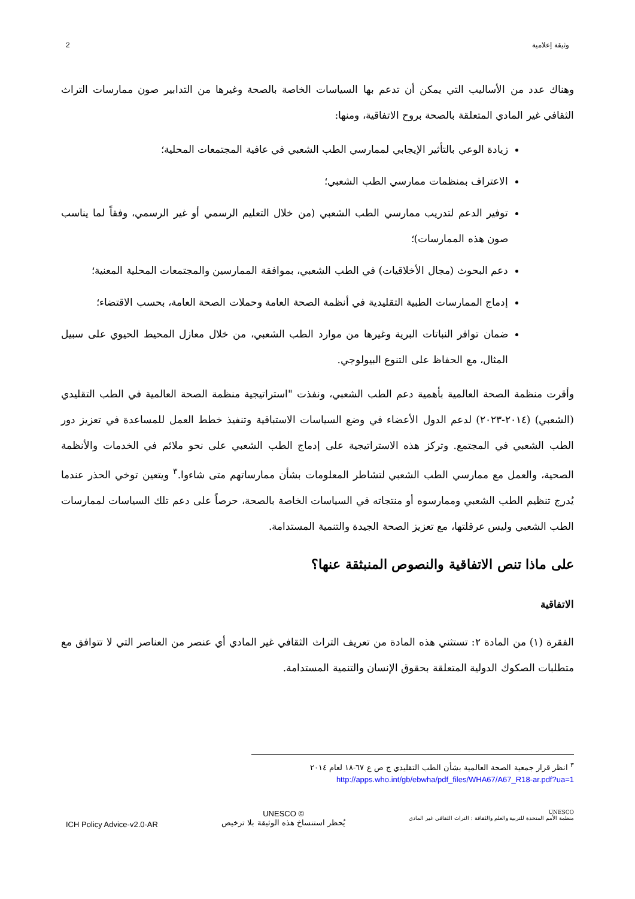2 وثيقة إعلامية
وهناك عدد من الأساليب التي يمكن أن تدعم بها السياسات الخاصة بالصحة وغيرها من التدابير صون ممارسات التراث الثقافي غير المادي المتعلقة بالصحة بروح الاتفاقية، ومنها:
زيادة الوعي بالتأثير الإيجابي لممارسي الطب الشعبي في عافية المجتمعات المحلية؛
الاعتراف بمنظمات ممارسي الطب الشعبي؛
توفير الدعم لتدريب ممارسي الطب الشعبي (من خلال التعليم الرسمي أو غير الرسمي، وفقاً لما يناسب صون هذه الممارسات)؛
دعم البحوث (مجال الأخلاقيات) في الطب الشعبي، بموافقة الممارسين والمجتمعات المحلية المعنية؛
إدماج الممارسات الطبية التقليدية في أنظمة الصحة العامة وحملات الصحة العامة، بحسب الاقتضاء؛
ضمان توافر النباتات البرية وغيرها من موارد الطب الشعبي، من خلال معازل المحيط الحيوي على سبيل المثال، مع الحفاظ على التنوع البيولوجي.
وأقرت منظمة الصحة العالمية بأهمية دعم الطب الشعبي، ونفذت "استراتيجية منظمة الصحة العالمية في الطب التقليدي (الشعبي) (٢٠١٤-٢٠٢٣) لدعم الدول الأعضاء في وضع السياسات الاستباقية وتنفيذ خطط العمل للمساعدة في تعزيز دور الطب الشعبي في المجتمع. وتركز هذه الاستراتيجية على إدماج الطب الشعبي على نحو ملائم في الخدمات والأنظمة الصحية، والعمل مع ممارسي الطب الشعبي لتشاطر المعلومات بشأن ممارساتهم متى شاءوا.<sup>٣</sup> ويتعين توخي الحذر عندما يُدرج تنظيم الطب الشعبي وممارسوه أو منتجاته في السياسات الخاصة بالصحة، حرصاً على دعم تلك السياسات لممارسات الطب الشعبي وليس عرقلتها، مع تعزيز الصحة الجيدة والتنمية المستدامة.
على ماذا تنص الاتفاقية والنصوص المنبثقة عنها؟
الاتفاقية
الفقرة (١) من المادة ٢: تستثني هذه المادة من تعريف التراث الثقافي غير المادي أي عنصر من العناصر التي لا تتوافق مع متطلبات الصكوك الدولية المتعلقة بحقوق الإنسان والتنمية المستدامة.
<sup>٣</sup> انظر قرار جمعية الصحة العالمية بشأن الطب التقليدي ج ص ع ٦٧-١٨ لعام ٢٠١٤
http://apps.who.int/gb/ebwha/pdf_files/WHA67/A67_R18-ar.pdf?ua=1
ICH Policy Advice-v2.0-AR
UNESCO ©
يُحظر استنساخ هذه الوثيقة بلا ترخيص
UNESCO
منظمة الأمم المتحدة للتربية والعلم والثقافة : التراث الثقافي غير المادي